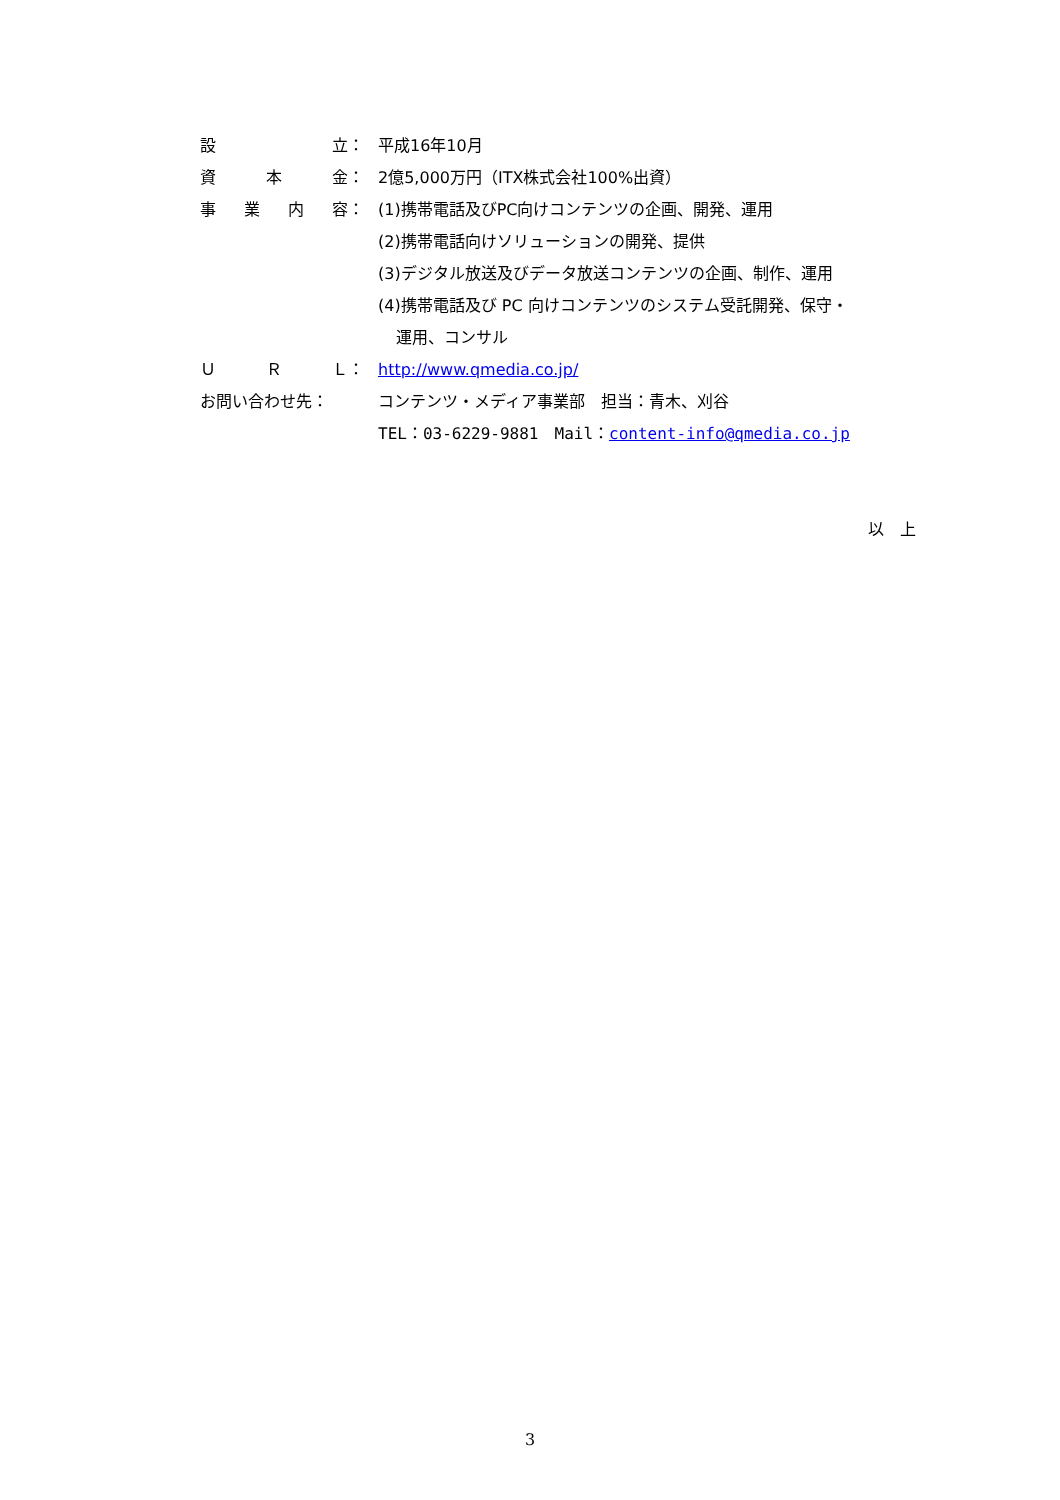設 立： 平成16年10月
資 本 金： 2億5,000万円（ITX株式会社100%出資）
事 業 内 容： (1)携帯電話及びPC向けコンテンツの企画、開発、運用
(2)携帯電話向けソリューションの開発、提供
(3)デジタル放送及びデータ放送コンテンツの企画、制作、運用
(4)携帯電話及び PC 向けコンテンツのシステム受託開発、保守・
運用、コンサル
Ｕ Ｒ Ｌ： http://www.qmedia.co.jp/
お問い合わせ先： コンテンツ・メディア事業部　担当：青木、刈谷
TEL：03-6229-9881　Mail：content-info@qmedia.co.jp
以　上
3